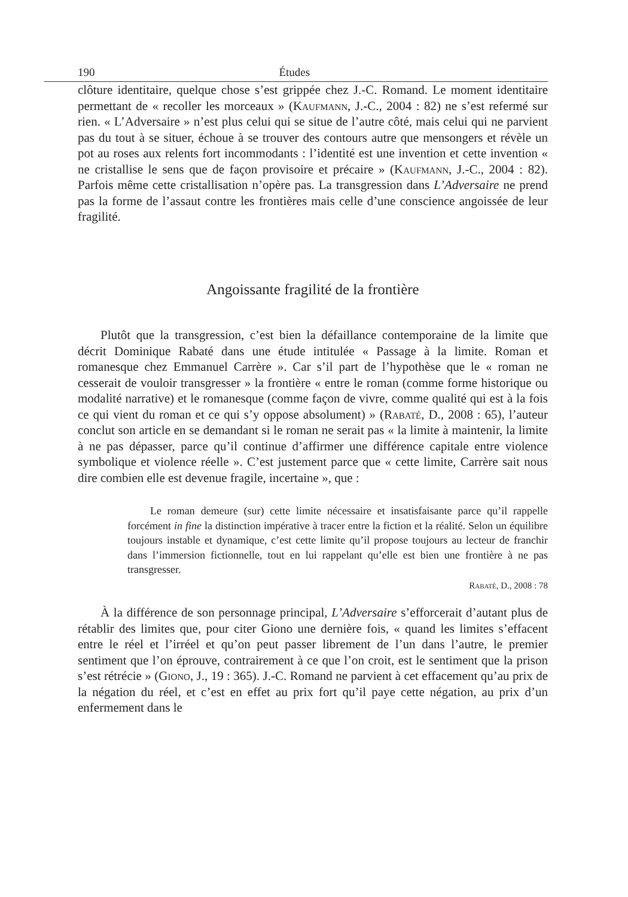190 Études
clôture identitaire, quelque chose s’est grippée chez J.-C. Romand. Le moment identitaire permettant de « recoller les morceaux » (Kaufmann, J.-C., 2004 : 82) ne s’est refermé sur rien. « L’Adversaire » n’est plus celui qui se situe de l’autre côté, mais celui qui ne parvient pas du tout à se situer, échoue à se trouver des contours autre que mensongers et révèle un pot au roses aux relents fort incommodants : l’identité est une invention et cette invention « ne cristallise le sens que de façon provisoire et précaire » (Kaufmann, J.-C., 2004 : 82). Parfois même cette cristallisation n’opère pas. La transgression dans L’Adversaire ne prend pas la forme de l’assaut contre les frontières mais celle d’une conscience angoissée de leur fragilité.
Angoissante fragilité de la frontière
Plutôt que la transgression, c’est bien la défaillance contemporaine de la limite que décrit Dominique Rabaté dans une étude intitulée « Passage à la limite. Roman et romanesque chez Emmanuel Carrère ». Car s’il part de l’hypothèse que le « roman ne cesserait de vouloir transgresser » la frontière « entre le roman (comme forme historique ou modalité narrative) et le romanesque (comme façon de vivre, comme qualité qui est à la fois ce qui vient du roman et ce qui s’y oppose absolument) » (Rabaté, D., 2008 : 65), l’auteur conclut son article en se demandant si le roman ne serait pas « la limite à maintenir, la limite à ne pas dépasser, parce qu’il continue d’affirmer une différence capitale entre violence symbolique et violence réelle ». C’est justement parce que « cette limite, Carrère sait nous dire combien elle est devenue fragile, incertaine », que :
Le roman demeure (sur) cette limite nécessaire et insatisfaisante parce qu’il rappelle forcément in fine la distinction impérative à tracer entre la fiction et la réalité. Selon un équilibre toujours instable et dynamique, c’est cette limite qu’il propose toujours au lecteur de franchir dans l’immersion fictionnelle, tout en lui rappelant qu’elle est bien une frontière à ne pas transgresser.
Rabaté, D., 2008 : 78
À la différence de son personnage principal, L’Adversaire s’efforcerait d’autant plus de rétablir des limites que, pour citer Giono une dernière fois, « quand les limites s’effacent entre le réel et l’irréel et qu’on peut passer librement de l’un dans l’autre, le premier sentiment que l’on éprouve, contrairement à ce que l’on croit, est le sentiment que la prison s’est rétrécie » (Giono, J., 19 : 365). J.-C. Romand ne parvient à cet effacement qu’au prix de la négation du réel, et c’est en effet au prix fort qu’il paye cette négation, au prix d’un enfermement dans le